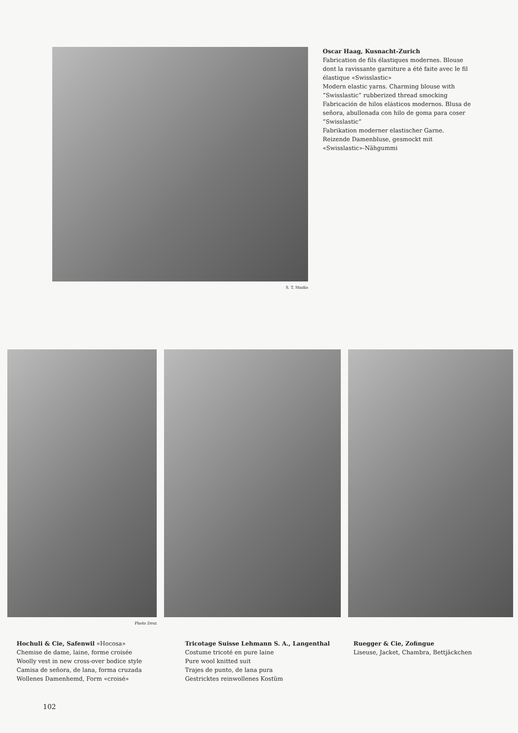S. T. Studio
Oscar Haag, Kusnacht-Zurich
Fabrication de fils élastiques modernes. Blouse dont la ravissante garniture a été faite avec le fil élastique «Swisslastic»
Modern elastic yarns. Charming blouse with “Swisslastic” rubberized thread smocking
Fabricación de hilos elásticos modernos. Blusa de señora, abullonada con hilo de goma para coser ”Swisslastic”
Fabrikation moderner elastischer Garne. Reizende Damenbluse, gesmockt mit «Swisslastic»-Nähgummi
Photo Droz
Hochuli & Cie, Safenwil «Hocosa»
Chemise de dame, laine, forme croisée
Woolly vest in new cross-over bodice style
Camisa de señora, de lana, forma cruzada
Wollenes Damenhemd, Form «croisé»
Tricotage Suisse Lehmann S. A., Langenthal
Costume tricoté en pure laine
Pure wool knitted suit
Trajes de punto, de lana pura
Gestricktes reinwollenes Kostüm
Ruegger & Cie, Zofingue
Liseuse, Jacket, Chambra, Bettjäckchen
102